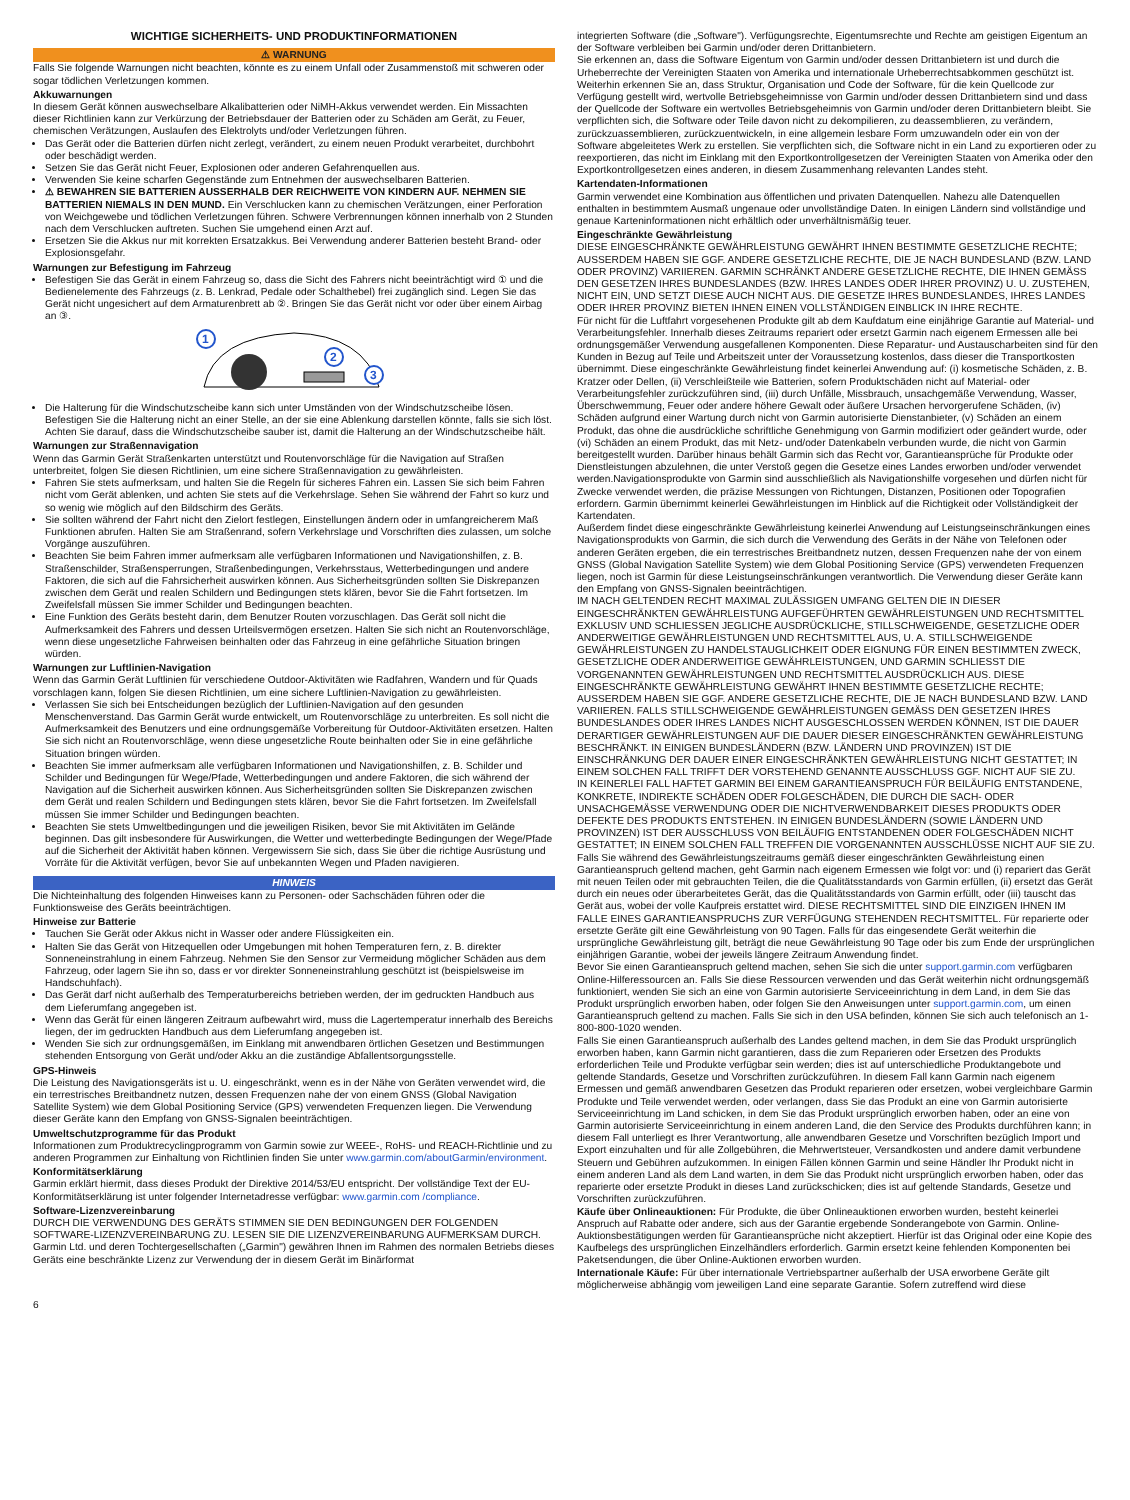WICHTIGE SICHERHEITS- UND PRODUKTINFORMATIONEN
⚠ WARNUNG
Falls Sie folgende Warnungen nicht beachten, könnte es zu einem Unfall oder Zusammenstoß mit schweren oder sogar tödlichen Verletzungen kommen.
Akkuwarnungen
In diesem Gerät können auswechselbare Alkalibatterien oder NiMH-Akkus verwendet werden. Ein Missachten dieser Richtlinien kann zur Verkürzung der Betriebsdauer der Batterien oder zu Schäden am Gerät, zu Feuer, chemischen Verätzungen, Auslaufen des Elektrolyts und/oder Verletzungen führen.
Das Gerät oder die Batterien dürfen nicht zerlegt, verändert, zu einem neuen Produkt verarbeitet, durchbohrt oder beschädigt werden.
Setzen Sie das Gerät nicht Feuer, Explosionen oder anderen Gefahrenquellen aus.
Verwenden Sie keine scharfen Gegenstände zum Entnehmen der auswechselbaren Batterien.
⚠ BEWAHREN SIE BATTERIEN AUSSERHALB DER REICHWEITE VON KINDERN AUF. NEHMEN SIE BATTERIEN NIEMALS IN DEN MUND. Ein Verschlucken kann zu chemischen Verätzungen, einer Perforation von Weichgewebe und tödlichen Verletzungen führen. Schwere Verbrennungen können innerhalb von 2 Stunden nach dem Verschlucken auftreten. Suchen Sie umgehend einen Arzt auf.
Ersetzen Sie die Akkus nur mit korrekten Ersatzakkus. Bei Verwendung anderer Batterien besteht Brand- oder Explosionsgefahr.
Warnungen zur Befestigung im Fahrzeug
Befestigen Sie das Gerät in einem Fahrzeug so, dass die Sicht des Fahrers nicht beeinträchtigt wird ① und die Bedienelemente des Fahrzeugs (z. B. Lenkrad, Pedale oder Schalthebel) frei zugänglich sind. Legen Sie das Gerät nicht ungesichert auf dem Armaturenbrett ab ②. Bringen Sie das Gerät nicht vor oder über einem Airbag an ③.
1
2
3
Die Halterung für die Windschutzscheibe kann sich unter Umständen von der Windschutzscheibe lösen. Befestigen Sie die Halterung nicht an einer Stelle, an der sie eine Ablenkung darstellen könnte, falls sie sich löst. Achten Sie darauf, dass die Windschutzscheibe sauber ist, damit die Halterung an der Windschutzscheibe hält.
Warnungen zur Straßennavigation
Wenn das Garmin Gerät Straßenkarten unterstützt und Routenvorschläge für die Navigation auf Straßen unterbreitet, folgen Sie diesen Richtlinien, um eine sichere Straßennavigation zu gewährleisten.
Fahren Sie stets aufmerksam, und halten Sie die Regeln für sicheres Fahren ein. Lassen Sie sich beim Fahren nicht vom Gerät ablenken, und achten Sie stets auf die Verkehrslage. Sehen Sie während der Fahrt so kurz und so wenig wie möglich auf den Bildschirm des Geräts.
Sie sollten während der Fahrt nicht den Zielort festlegen, Einstellungen ändern oder in umfangreicherem Maß Funktionen abrufen. Halten Sie am Straßenrand, sofern Verkehrslage und Vorschriften dies zulassen, um solche Vorgänge auszuführen.
Beachten Sie beim Fahren immer aufmerksam alle verfügbaren Informationen und Navigationshilfen, z. B. Straßenschilder, Straßensperrungen, Straßenbedingungen, Verkehrsstaus, Wetterbedingungen und andere Faktoren, die sich auf die Fahrsicherheit auswirken können. Aus Sicherheitsgründen sollten Sie Diskrepanzen zwischen dem Gerät und realen Schildern und Bedingungen stets klären, bevor Sie die Fahrt fortsetzen. Im Zweifelsfall müssen Sie immer Schilder und Bedingungen beachten.
Eine Funktion des Geräts besteht darin, dem Benutzer Routen vorzuschlagen. Das Gerät soll nicht die Aufmerksamkeit des Fahrers und dessen Urteilsvermögen ersetzen. Halten Sie sich nicht an Routenvorschläge, wenn diese ungesetzliche Fahrweisen beinhalten oder das Fahrzeug in eine gefährliche Situation bringen würden.
Warnungen zur Luftlinien-Navigation
Wenn das Garmin Gerät Luftlinien für verschiedene Outdoor-Aktivitäten wie Radfahren, Wandern und für Quads vorschlagen kann, folgen Sie diesen Richtlinien, um eine sichere Luftlinien-Navigation zu gewährleisten.
Verlassen Sie sich bei Entscheidungen bezüglich der Luftlinien-Navigation auf den gesunden Menschenverstand. Das Garmin Gerät wurde entwickelt, um Routenvorschläge zu unterbreiten. Es soll nicht die Aufmerksamkeit des Benutzers und eine ordnungsgemäße Vorbereitung für Outdoor-Aktivitäten ersetzen. Halten Sie sich nicht an Routenvorschläge, wenn diese ungesetzliche Route beinhalten oder Sie in eine gefährliche Situation bringen würden.
Beachten Sie immer aufmerksam alle verfügbaren Informationen und Navigationshilfen, z. B. Schilder und Schilder und Bedingungen für Wege/Pfade, Wetterbedingungen und andere Faktoren, die sich während der Navigation auf die Sicherheit auswirken können. Aus Sicherheitsgründen sollten Sie Diskrepanzen zwischen dem Gerät und realen Schildern und Bedingungen stets klären, bevor Sie die Fahrt fortsetzen. Im Zweifelsfall müssen Sie immer Schilder und Bedingungen beachten.
Beachten Sie stets Umweltbedingungen und die jeweiligen Risiken, bevor Sie mit Aktivitäten im Gelände beginnen. Das gilt insbesondere für Auswirkungen, die Wetter und wetterbedingte Bedingungen der Wege/Pfade auf die Sicherheit der Aktivität haben können. Vergewissern Sie sich, dass Sie über die richtige Ausrüstung und Vorräte für die Aktivität verfügen, bevor Sie auf unbekannten Wegen und Pfaden navigieren.
HINWEIS
Die Nichteinhaltung des folgenden Hinweises kann zu Personen- oder Sachschäden führen oder die Funktionsweise des Geräts beeinträchtigen.
Hinweise zur Batterie
Tauchen Sie Gerät oder Akkus nicht in Wasser oder andere Flüssigkeiten ein.
Halten Sie das Gerät von Hitzequellen oder Umgebungen mit hohen Temperaturen fern, z. B. direkter Sonneneinstrahlung in einem Fahrzeug. Nehmen Sie den Sensor zur Vermeidung möglicher Schäden aus dem Fahrzeug, oder lagern Sie ihn so, dass er vor direkter Sonneneinstrahlung geschützt ist (beispielsweise im Handschuhfach).
Das Gerät darf nicht außerhalb des Temperaturbereichs betrieben werden, der im gedruckten Handbuch aus dem Lieferumfang angegeben ist.
Wenn das Gerät für einen längeren Zeitraum aufbewahrt wird, muss die Lagertemperatur innerhalb des Bereichs liegen, der im gedruckten Handbuch aus dem Lieferumfang angegeben ist.
Wenden Sie sich zur ordnungsgemäßen, im Einklang mit anwendbaren örtlichen Gesetzen und Bestimmungen stehenden Entsorgung von Gerät und/oder Akku an die zuständige Abfallentsorgungsstelle.
GPS-Hinweis
Die Leistung des Navigationsgeräts ist u. U. eingeschränkt, wenn es in der Nähe von Geräten verwendet wird, die ein terrestrisches Breitbandnetz nutzen, dessen Frequenzen nahe der von einem GNSS (Global Navigation Satellite System) wie dem Global Positioning Service (GPS) verwendeten Frequenzen liegen. Die Verwendung dieser Geräte kann den Empfang von GNSS-Signalen beeinträchtigen.
Umweltschutzprogramme für das Produkt
Informationen zum Produktrecyclingprogramm von Garmin sowie zur WEEE-, RoHS- und REACH-Richtlinie und zu anderen Programmen zur Einhaltung von Richtlinien finden Sie unter www.garmin.com/aboutGarmin/environment.
Konformitätserklärung
Garmin erklärt hiermit, dass dieses Produkt der Direktive 2014/53/EU entspricht. Der vollständige Text der EU-Konformitätserklärung ist unter folgender Internetadresse verfügbar: www.garmin.com /compliance.
Software-Lizenzvereinbarung
DURCH DIE VERWENDUNG DES GERÄTS STIMMEN SIE DEN BEDINGUNGEN DER FOLGENDEN SOFTWARE-LIZENZVEREINBARUNG ZU. LESEN SIE DIE LIZENZVEREINBARUNG AUFMERKSAM DURCH.
Garmin Ltd. und deren Tochtergesellschaften („Garmin") gewähren Ihnen im Rahmen des normalen Betriebs dieses Geräts eine beschränkte Lizenz zur Verwendung der in diesem Gerät im Binärformat
integrierten Software (die „Software"). Verfügungsrechte, Eigentumsrechte und Rechte am geistigen Eigentum an der Software verbleiben bei Garmin und/oder deren Drittanbietern.
Sie erkennen an, dass die Software Eigentum von Garmin und/oder dessen Drittanbietern ist und durch die Urheberrechte der Vereinigten Staaten von Amerika und internationale Urheberrechtsabkommen geschützt ist. Weiterhin erkennen Sie an, dass Struktur, Organisation und Code der Software, für die kein Quellcode zur Verfügung gestellt wird, wertvolle Betriebsgeheimnisse von Garmin und/oder dessen Drittanbietern sind und dass der Quellcode der Software ein wertvolles Betriebsgeheimnis von Garmin und/oder deren Drittanbietern bleibt. Sie verpflichten sich, die Software oder Teile davon nicht zu dekompilieren, zu deassemblieren, zu verändern, zurückzuassemblieren, zurückzuentwickeln, in eine allgemein lesbare Form umzuwandeln oder ein von der Software abgeleitetes Werk zu erstellen. Sie verpflichten sich, die Software nicht in ein Land zu exportieren oder zu reexportieren, das nicht im Einklang mit den Exportkontrollgesetzen der Vereinigten Staaten von Amerika oder den Exportkontrollgesetzen eines anderen, in diesem Zusammenhang relevanten Landes steht.
Kartendaten-Informationen
Garmin verwendet eine Kombination aus öffentlichen und privaten Datenquellen. Nahezu alle Datenquellen enthalten in bestimmtem Ausmaß ungenaue oder unvollständige Daten. In einigen Ländern sind vollständige und genaue Karteninformationen nicht erhältlich oder unverhältnismäßig teuer.
Eingeschränkte Gewährleistung
DIESE EINGESCHRÄNKTE GEWÄHRLEISTUNG GEWÄHRT IHNEN BESTIMMTE GESETZLICHE RECHTE; AUSSERDEM HABEN SIE GGF. ANDERE GESETZLICHE RECHTE, DIE JE NACH BUNDESLAND (BZW. LAND ODER PROVINZ) VARIIEREN. GARMIN SCHRÄNKT ANDERE GESETZLICHE RECHTE, DIE IHNEN GEMÄSS DEN GESETZEN IHRES BUNDESLANDES (BZW. IHRES LANDES ODER IHRER PROVINZ) U. U. ZUSTEHEN, NICHT EIN, UND SETZT DIESE AUCH NICHT AUS. DIE GESETZE IHRES BUNDESLANDES, IHRES LANDES ODER IHRER PROVINZ BIETEN IHNEN EINEN VOLLSTÄNDIGEN EINBLICK IN IHRE RECHTE.
Für nicht für die Luftfahrt vorgesehenen Produkte gilt ab dem Kaufdatum eine einjährige Garantie auf Material- und Verarbeitungsfehler. Innerhalb dieses Zeitraums repariert oder ersetzt Garmin nach eigenem Ermessen alle bei ordnungsgemäßer Verwendung ausgefallenen Komponenten. Diese Reparatur- und Austauscharbeiten sind für den Kunden in Bezug auf Teile und Arbeitszeit unter der Voraussetzung kostenlos, dass dieser die Transportkosten übernimmt. Diese eingeschränkte Gewährleistung findet keinerlei Anwendung auf: (i) kosmetische Schäden, z. B. Kratzer oder Dellen, (ii) Verschleißteile wie Batterien, sofern Produktschäden nicht auf Material- oder Verarbeitungsfehler zurückzuführen sind, (iii) durch Unfälle, Missbrauch, unsachgemäße Verwendung, Wasser, Überschwemmung, Feuer oder andere höhere Gewalt oder äußere Ursachen hervorgerufene Schäden, (iv) Schäden aufgrund einer Wartung durch nicht von Garmin autorisierte Dienstanbieter, (v) Schäden an einem Produkt, das ohne die ausdrückliche schriftliche Genehmigung von Garmin modifiziert oder geändert wurde, oder (vi) Schäden an einem Produkt, das mit Netz- und/oder Datenkabeln verbunden wurde, die nicht von Garmin bereitgestellt wurden. Darüber hinaus behält Garmin sich das Recht vor, Garantieansprüche für Produkte oder Dienstleistungen abzulehnen, die unter Verstoß gegen die Gesetze eines Landes erworben und/oder verwendet werden.Navigationsprodukte von Garmin sind ausschließlich als Navigationshilfe vorgesehen und dürfen nicht für Zwecke verwendet werden, die präzise Messungen von Richtungen, Distanzen, Positionen oder Topografien erfordern. Garmin übernimmt keinerlei Gewährleistungen im Hinblick auf die Richtigkeit oder Vollständigkeit der Kartendaten.
Außerdem findet diese eingeschränkte Gewährleistung keinerlei Anwendung auf Leistungseinschränkungen eines Navigationsprodukts von Garmin, die sich durch die Verwendung des Geräts in der Nähe von Telefonen oder anderen Geräten ergeben, die ein terrestrisches Breitbandnetz nutzen, dessen Frequenzen nahe der von einem GNSS (Global Navigation Satellite System) wie dem Global Positioning Service (GPS) verwendeten Frequenzen liegen, noch ist Garmin für diese Leistungseinschränkungen verantwortlich. Die Verwendung dieser Geräte kann den Empfang von GNSS-Signalen beeinträchtigen.
IM NACH GELTENDEN RECHT MAXIMAL ZULÄSSIGEN UMFANG GELTEN DIE IN DIESER EINGESCHRÄNKTEN GEWÄHRLEISTUNG AUFGEFÜHRTEN GEWÄHRLEISTUNGEN UND RECHTSMITTEL EXKLUSIV UND SCHLIESSEN JEGLICHE AUSDRÜCKLICHE, STILLSCHWEIGENDE, GESETZLICHE ODER ANDERWEITIGE GEWÄHRLEISTUNGEN UND RECHTSMITTEL AUS, U. A. STILLSCHWEIGENDE GEWÄHRLEISTUNGEN ZU HANDELSTAUGLICHKEIT ODER EIGNUNG FÜR EINEN BESTIMMTEN ZWECK, GESETZLICHE ODER ANDERWEITIGE GEWÄHRLEISTUNGEN, UND GARMIN SCHLIESST DIE VORGENANNTEN GEWÄHRLEISTUNGEN UND RECHTSMITTEL AUSDRÜCKLICH AUS. DIESE EINGESCHRÄNKTE GEWÄHRLEISTUNG GEWÄHRT IHNEN BESTIMMTE GESETZLICHE RECHTE; AUSSERDEM HABEN SIE GGF. ANDERE GESETZLICHE RECHTE, DIE JE NACH BUNDESLAND BZW. LAND VARIIEREN. FALLS STILLSCHWEIGENDE GEWÄHRLEISTUNGEN GEMÄSS DEN GESETZEN IHRES BUNDESLANDES ODER IHRES LANDES NICHT AUSGESCHLOSSEN WERDEN KÖNNEN, IST DIE DAUER DERARTIGER GEWÄHRLEISTUNGEN AUF DIE DAUER DIESER EINGESCHRÄNKTEN GEWÄHRLEISTUNG BESCHRÄNKT. IN EINIGEN BUNDESLÄNDERN (BZW. LÄNDERN UND PROVINZEN) IST DIE EINSCHRÄNKUNG DER DAUER EINER EINGESCHRÄNKTEN GEWÄHRLEISTUNG NICHT GESTATTET; IN EINEM SOLCHEN FALL TRIFFT DER VORSTEHEND GENANNTE AUSSCHLUSS GGF. NICHT AUF SIE ZU.
IN KEINERLEI FALL HAFTET GARMIN BEI EINEM GARANTIEANSPRUCH FÜR BEILÄUFIG ENTSTANDENE, KONKRETE, INDIREKTE SCHÄDEN ODER FOLGESCHÄDEN, DIE DURCH DIE SACH- ODER UNSACHGEMÄSSE VERWENDUNG ODER DIE NICHTVERWENDBARKEIT DIESES PRODUKTS ODER DEFEKTE DES PRODUKTS ENTSTEHEN. IN EINIGEN BUNDESLÄNDERN (SOWIE LÄNDERN UND PROVINZEN) IST DER AUSSCHLUSS VON BEILÄUFIG ENTSTANDENEN ODER FOLGESCHÄDEN NICHT GESTATTET; IN EINEM SOLCHEN FALL TREFFEN DIE VORGENANNTEN AUSSCHLÜSSE NICHT AUF SIE ZU.
Falls Sie während des Gewährleistungszeitraums gemäß dieser eingeschränkten Gewährleistung einen Garantieanspruch geltend machen, geht Garmin nach eigenem Ermessen wie folgt vor: und (i) repariert das Gerät mit neuen Teilen oder mit gebrauchten Teilen, die die Qualitätsstandards von Garmin erfüllen, (ii) ersetzt das Gerät durch ein neues oder überarbeitetes Gerät, das die Qualitätsstandards von Garmin erfüllt, oder (iii) tauscht das Gerät aus, wobei der volle Kaufpreis erstattet wird. DIESE RECHTSMITTEL SIND DIE EINZIGEN IHNEN IM FALLE EINES GARANTIEANSPRUCHS ZUR VERFÜGUNG STEHENDEN RECHTSMITTEL. Für reparierte oder ersetzte Geräte gilt eine Gewährleistung von 90 Tagen. Falls für das eingesendete Gerät weiterhin die ursprüngliche Gewährleistung gilt, beträgt die neue Gewährleistung 90 Tage oder bis zum Ende der ursprünglichen einjährigen Garantie, wobei der jeweils längere Zeitraum Anwendung findet.
Bevor Sie einen Garantieanspruch geltend machen, sehen Sie sich die unter support.garmin.com verfügbaren Online-Hilferessourcen an. Falls Sie diese Ressourcen verwenden und das Gerät weiterhin nicht ordnungsgemäß funktioniert, wenden Sie sich an eine von Garmin autorisierte Serviceeinrichtung in dem Land, in dem Sie das Produkt ursprünglich erworben haben, oder folgen Sie den Anweisungen unter support.garmin.com, um einen Garantieanspruch geltend zu machen. Falls Sie sich in den USA befinden, können Sie sich auch telefonisch an 1-800-800-1020 wenden.
Falls Sie einen Garantieanspruch außerhalb des Landes geltend machen, in dem Sie das Produkt ursprünglich erworben haben, kann Garmin nicht garantieren, dass die zum Reparieren oder Ersetzen des Produkts erforderlichen Teile und Produkte verfügbar sein werden; dies ist auf unterschiedliche Produktangebote und geltende Standards, Gesetze und Vorschriften zurückzuführen. In diesem Fall kann Garmin nach eigenem Ermessen und gemäß anwendbaren Gesetzen das Produkt reparieren oder ersetzen, wobei vergleichbare Garmin Produkte und Teile verwendet werden, oder verlangen, dass Sie das Produkt an eine von Garmin autorisierte Serviceeinrichtung im Land schicken, in dem Sie das Produkt ursprünglich erworben haben, oder an eine von Garmin autorisierte Serviceeinrichtung in einem anderen Land, die den Service des Produkts durchführen kann; in diesem Fall unterliegt es Ihrer Verantwortung, alle anwendbaren Gesetze und Vorschriften bezüglich Import und Export einzuhalten und für alle Zollgebühren, die Mehrwertsteuer, Versandkosten und andere damit verbundene Steuern und Gebühren aufzukommen. In einigen Fällen können Garmin und seine Händler Ihr Produkt nicht in einem anderen Land als dem Land warten, in dem Sie das Produkt nicht ursprünglich erworben haben, oder das reparierte oder ersetzte Produkt in dieses Land zurückschicken; dies ist auf geltende Standards, Gesetze und Vorschriften zurückzuführen.
Käufe über Onlineauktionen: Für Produkte, die über Onlineauktionen erworben wurden, besteht keinerlei Anspruch auf Rabatte oder andere, sich aus der Garantie ergebende Sonderangebote von Garmin. Online-Auktionsbestätigungen werden für Garantieansprüche nicht akzeptiert. Hierfür ist das Original oder eine Kopie des Kaufbelegs des ursprünglichen Einzelhändlers erforderlich. Garmin ersetzt keine fehlenden Komponenten bei Paketsendungen, die über Online-Auktionen erworben wurden.
Internationale Käufe: Für über internationale Vertriebspartner außerhalb der USA erworbene Geräte gilt möglicherweise abhängig vom jeweiligen Land eine separate Garantie. Sofern zutreffend wird diese
6